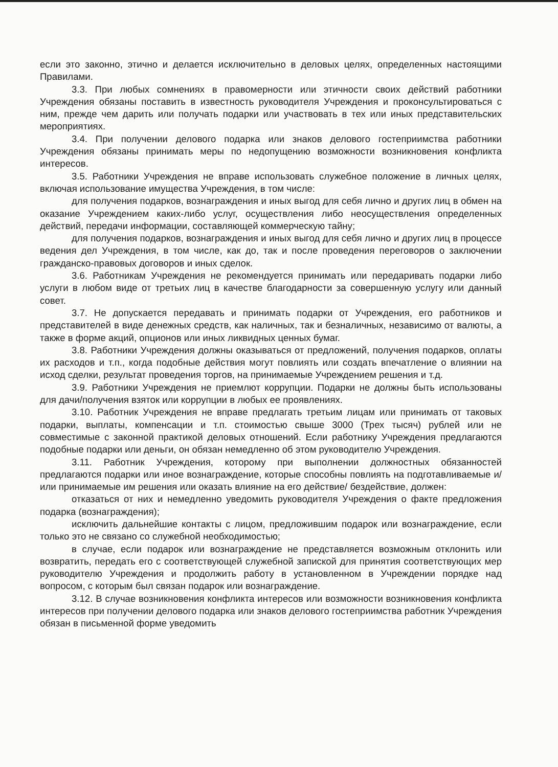если это законно, этично и делается исключительно в деловых целях, определенных настоящими Правилами.
3.3. При любых сомнениях в правомерности или этичности своих действий работники Учреждения обязаны поставить в известность руководителя Учреждения и проконсультироваться с ним, прежде чем дарить или получать подарки или участвовать в тех или иных представительских мероприятиях.
3.4. При получении делового подарка или знаков делового гостеприимства работники Учреждения обязаны принимать меры по недопущению возможности возникновения конфликта интересов.
3.5. Работники Учреждения не вправе использовать служебное положение в личных целях, включая использование имущества Учреждения, в том числе:
для получения подарков, вознаграждения и иных выгод для себя лично и других лиц в обмен на оказание Учреждением каких-либо услуг, осуществления либо неосуществления определенных действий, передачи информации, составляющей коммерческую тайну;
для получения подарков, вознаграждения и иных выгод для себя лично и других лиц в процессе ведения дел Учреждения, в том числе, как до, так и после проведения переговоров о заключении гражданско-правовых договоров и иных сделок.
3.6. Работникам Учреждения не рекомендуется принимать или передаривать подарки либо услуги в любом виде от третьих лиц в качестве благодарности за совершенную услугу или данный совет.
3.7. Не допускается передавать и принимать подарки от Учреждения, его работников и представителей в виде денежных средств, как наличных, так и безналичных, независимо от валюты, а также в форме акций, опционов или иных ликвидных ценных бумаг.
3.8. Работники Учреждения должны оказываться от предложений, получения подарков, оплаты их расходов и т.п., когда подобные действия могут повлиять или создать впечатление о влиянии на исход сделки, результат проведения торгов, на принимаемые Учреждением решения и т.д.
3.9. Работники Учреждения не приемлют коррупции. Подарки не должны быть использованы для дачи/получения взяток или коррупции в любых ее проявлениях.
3.10. Работник Учреждения не вправе предлагать третьим лицам или принимать от таковых подарки, выплаты, компенсации и т.п. стоимостью свыше 3000 (Трех тысяч) рублей или не совместимые с законной практикой деловых отношений. Если работнику Учреждения предлагаются подобные подарки или деньги, он обязан немедленно об этом руководителю Учреждения.
3.11. Работник Учреждения, которому при выполнении должностных обязанностей предлагаются подарки или иное вознаграждение, которые способны повлиять на подготавливаемые и/или принимаемые им решения или оказать влияние на его действие/ бездействие, должен:
отказаться от них и немедленно уведомить руководителя Учреждения о факте предложения подарка (вознаграждения);
исключить дальнейшие контакты с лицом, предложившим подарок или вознаграждение, если только это не связано со служебной необходимостью;
в случае, если подарок или вознаграждение не представляется возможным отклонить или возвратить, передать его с соответствующей служебной запиской для принятия соответствующих мер руководителю Учреждения и продолжить работу в установленном в Учреждении порядке над вопросом, с которым был связан подарок или вознаграждение.
3.12. В случае возникновения конфликта интересов или возможности возникновения конфликта интересов при получении делового подарка или знаков делового гостеприимства работник Учреждения обязан в письменной форме уведомить